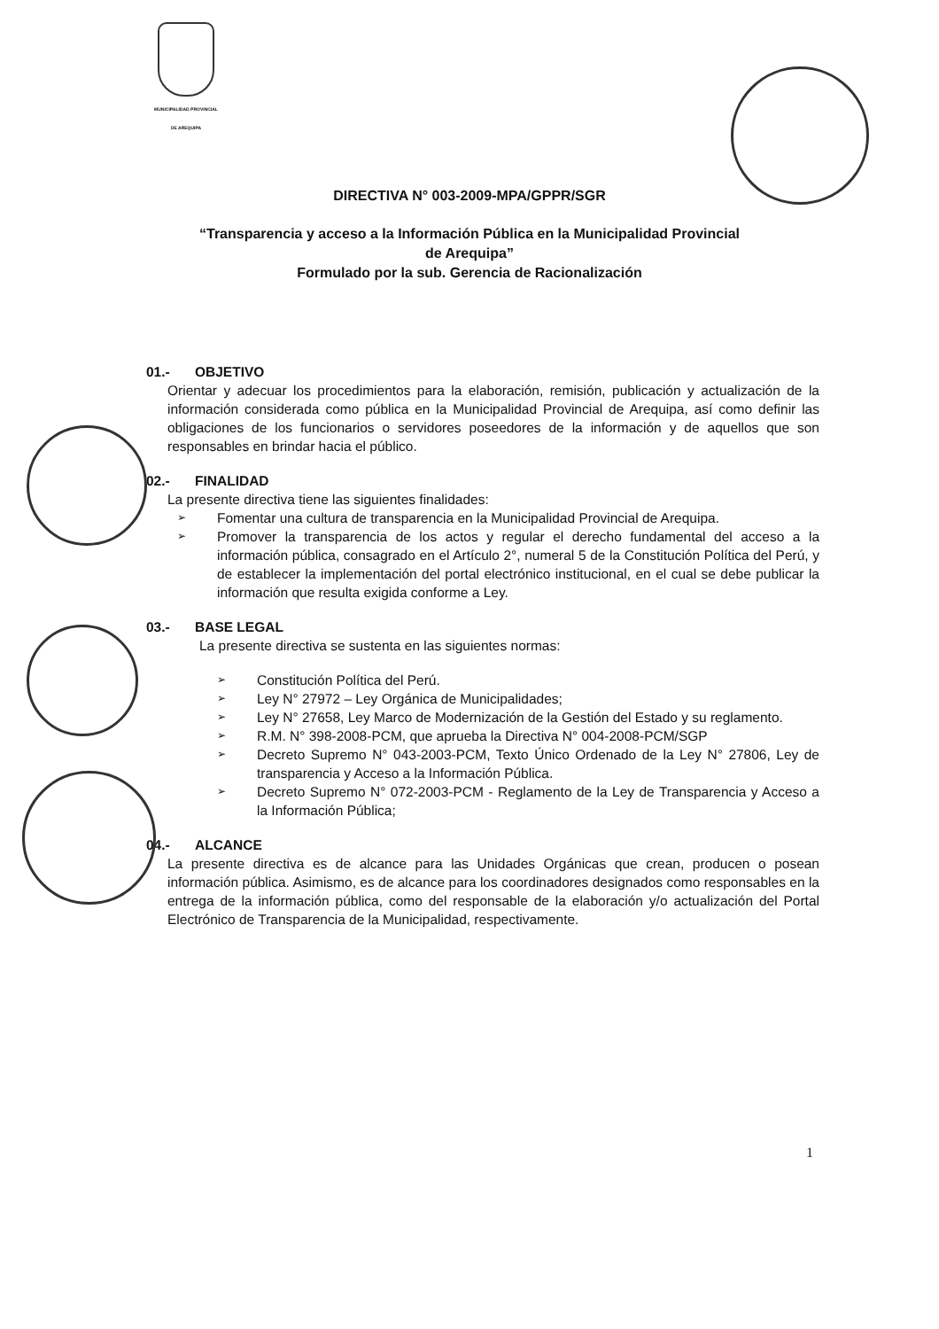MUNICIPALIDAD PROVINCIAL
DE AREQUIPA
DIRECTIVA N° 003-2009-MPA/GPPR/SGR
“Transparencia y acceso a la Información Pública en la Municipalidad Provincial
de Arequipa”
Formulado por la sub. Gerencia de Racionalización
01.- OBJETIVO
Orientar y adecuar los procedimientos para la elaboración, remisión, publicación y actualización de la información considerada como pública en la Municipalidad Provincial de Arequipa, así como definir las obligaciones de los funcionarios o servidores poseedores de la información y de aquellos que son responsables en brindar hacia el público.
02.- FINALIDAD
La presente directiva tiene las siguientes finalidades:
➢ Fomentar una cultura de transparencia en la Municipalidad Provincial de Arequipa.
➢ Promover la transparencia de los actos y regular el derecho fundamental del acceso a la información pública, consagrado en el Artículo 2°, numeral 5 de la Constitución Política del Perú, y de establecer la implementación del portal electrónico institucional, en el cual se debe publicar la información que resulta exigida conforme a Ley.
03.- BASE LEGAL
La presente directiva se sustenta en las siguientes normas:
➢ Constitución Política del Perú.
➢ Ley N° 27972 – Ley Orgánica de Municipalidades;
➢ Ley N° 27658, Ley Marco de Modernización de la Gestión del Estado y su reglamento.
➢ R.M. N° 398-2008-PCM, que aprueba la Directiva N° 004-2008-PCM/SGP
➢ Decreto Supremo N° 043-2003-PCM, Texto Único Ordenado de la Ley N° 27806, Ley de transparencia y Acceso a la Información Pública.
➢ Decreto Supremo N° 072-2003-PCM - Reglamento de la Ley de Transparencia y Acceso a la Información Pública;
04.- ALCANCE
La presente directiva es de alcance para las Unidades Orgánicas que crean, producen o posean información pública. Asimismo, es de alcance para los coordinadores designados como responsables en la entrega de la información pública, como del responsable de la elaboración y/o actualización del Portal Electrónico de Transparencia de la Municipalidad, respectivamente.
1